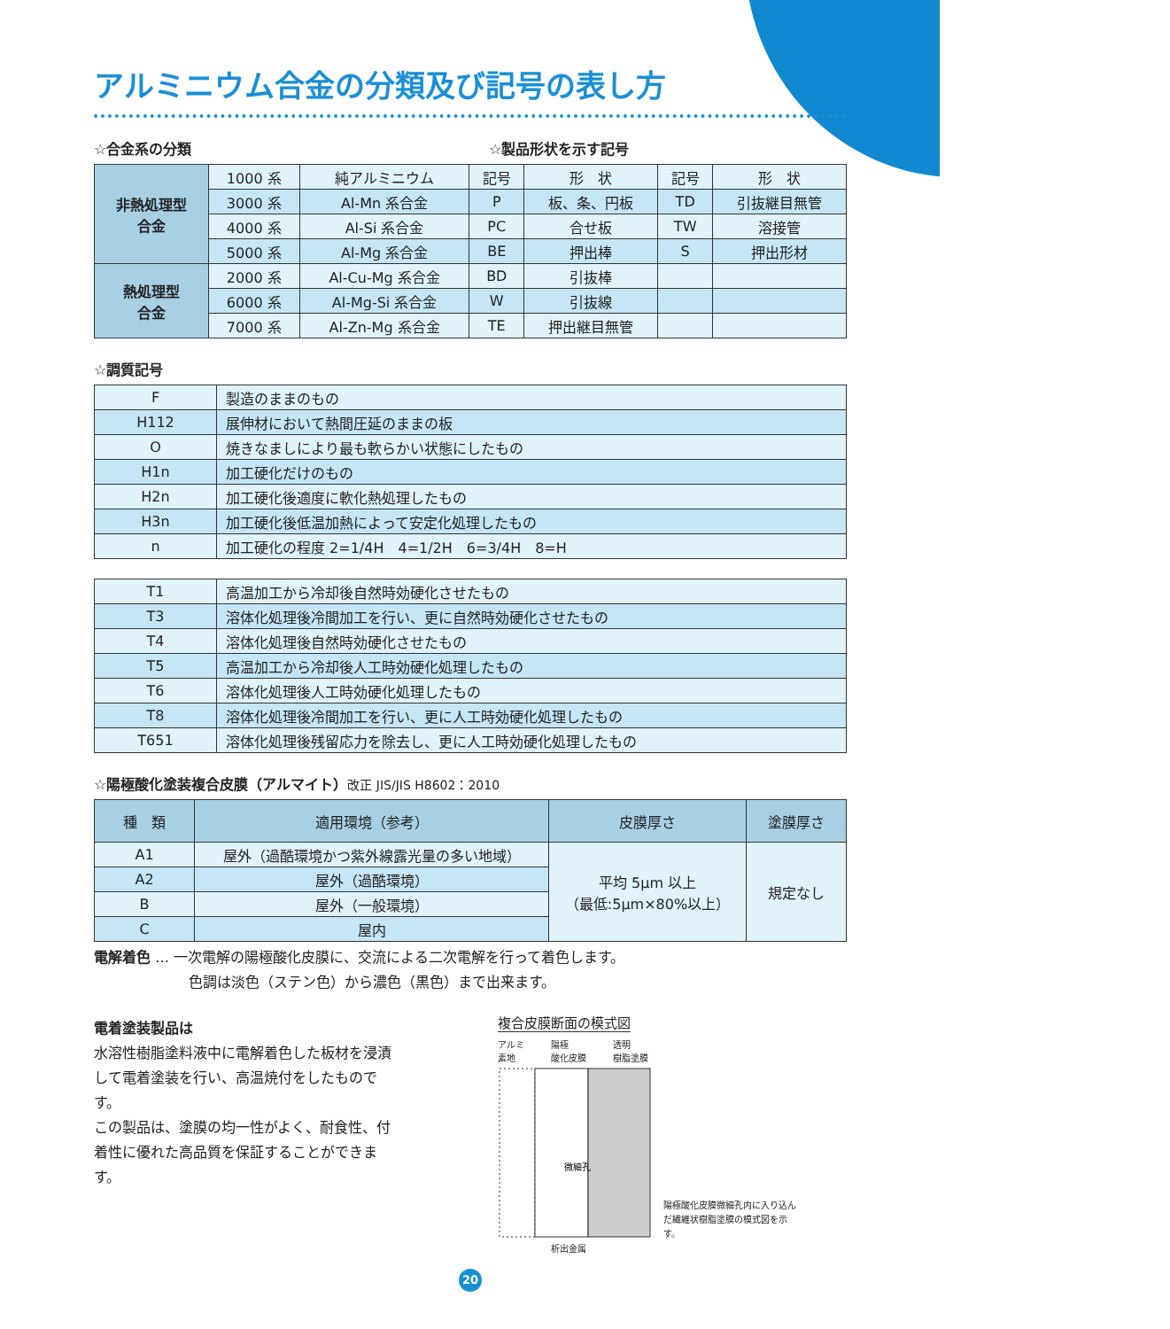アルミニウム合金の分類及び記号の表し方
☆合金系の分類 ☆製品形状を示す記号
| 非熱処理型 合金 | 1000 系 | 純アルミニウム | 記号 | 形 状 | 記号 | 形 状 |
| | 3000 系 | Al-Mn 系合金 | P | 板、条、円板 | TD | 引抜継目無管 |
| | 4000 系 | Al-Si 系合金 | PC | 合せ板 | TW | 溶接管 |
| | 5000 系 | Al-Mg 系合金 | BE | 押出棒 | S | 押出形材 |
| 熱処理型 合金 | 2000 系 | Al-Cu-Mg 系合金 | BD | 引抜棒 | | |
| | 6000 系 | Al-Mg-Si 系合金 | W | 引抜線 | | |
| | 7000 系 | Al-Zn-Mg 系合金 | TE | 押出継目無管 | | |
☆調質記号
| F | 製造のままのもの |
| H112 | 展伸材において熱間圧延のままの板 |
| O | 焼きなましにより最も軟らかい状態にしたもの |
| H1n | 加工硬化だけのもの |
| H2n | 加工硬化後適度に軟化熱処理したもの |
| H3n | 加工硬化後低温加熱によって安定化処理したもの |
| n | 加工硬化の程度 2=1/4H 4=1/2H 6=3/4H 8=H |
| T1 | 高温加工から冷却後自然時効硬化させたもの |
| T3 | 溶体化処理後冷間加工を行い、更に自然時効硬化させたもの |
| T4 | 溶体化処理後自然時効硬化させたもの |
| T5 | 高温加工から冷却後人工時効硬化処理したもの |
| T6 | 溶体化処理後人工時効硬化処理したもの |
| T8 | 溶体化処理後冷間加工を行い、更に人工時効硬化処理したもの |
| T651 | 溶体化処理後残留応力を除去し、更に人工時効硬化処理したもの |
☆陽極酸化塗装複合皮膜（アルマイト）改正 JIS/JIS H8602：2010
| 種 類 | 適用環境（参考） | 皮膜厚さ | 塗膜厚さ |
| --- | --- | --- | --- |
| A1 | 屋外（過酷環境かつ紫外線露光量の多い地域） | 平均 5μm 以上 （最低:5μm×80%以上） | 規定なし |
| A2 | 屋外（過酷環境） | | |
| B | 屋外（一般環境） | | |
| C | 屋内 | | |
電解着色 … 一次電解の陽極酸化皮膜に、交流による二次電解を行って着色します。
色調は淡色（ステン色）から濃色（黒色）まで出来ます。
電着塗装製品は
水溶性樹脂塗料液中に電解着色した板材を浸漬して電着塗装を行い、高温焼付をしたものです。
この製品は、塗膜の均一性がよく、耐食性、付着性に優れた高品質を保証することができます。
複合皮膜断面の模式図
アルミ
素地 陽極
酸化皮膜 透明
樹脂塗膜
微細孔
陽極酸化皮膜微細孔内に入り込んだ繊維状樹脂塗膜の模式図を示す。
析出金属
20